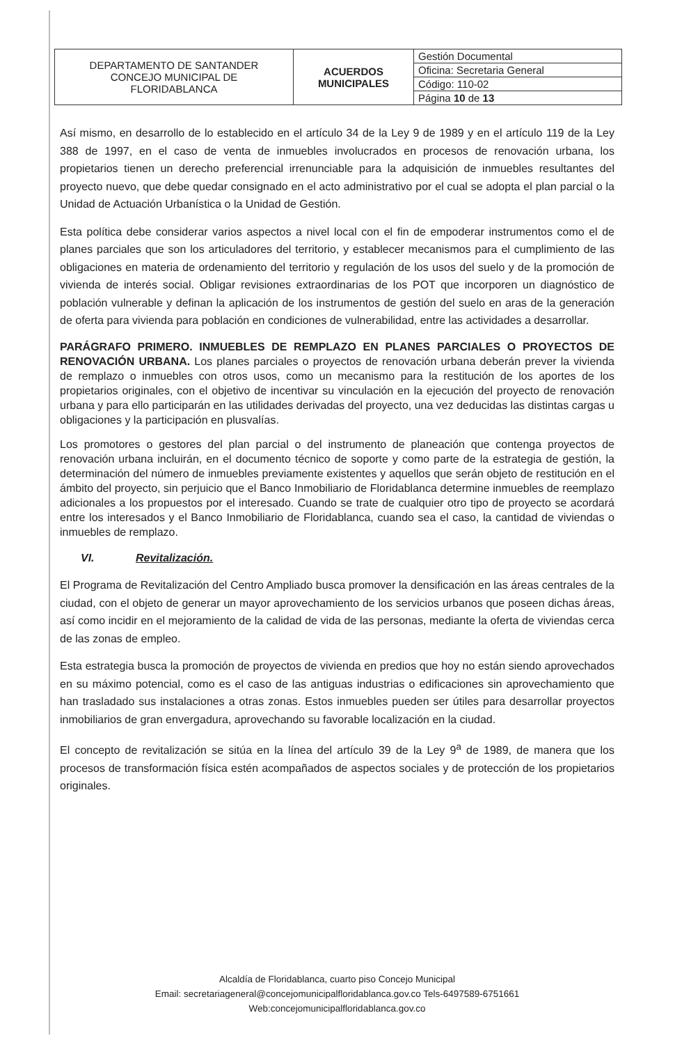| DEPARTAMENTO DE SANTANDER CONCEJO MUNICIPAL DE FLORIDABLANCA | ACUERDOS MUNICIPALES | Gestión Documental |
| | | Oficina: Secretaria General |
| | | Código: 110-02 |
| | | Página 10 de 13 |
Así mismo, en desarrollo de lo establecido en el artículo 34 de la Ley 9 de 1989 y en el artículo 119 de la Ley 388 de 1997, en el caso de venta de inmuebles involucrados en procesos de renovación urbana, los propietarios tienen un derecho preferencial irrenunciable para la adquisición de inmuebles resultantes del proyecto nuevo, que debe quedar consignado en el acto administrativo por el cual se adopta el plan parcial o la Unidad de Actuación Urbanística o la Unidad de Gestión.
Esta política debe considerar varios aspectos a nivel local con el fin de empoderar instrumentos como el de planes parciales que son los articuladores del territorio, y establecer mecanismos para el cumplimiento de las obligaciones en materia de ordenamiento del territorio y regulación de los usos del suelo y de la promoción de vivienda de interés social. Obligar revisiones extraordinarias de los POT que incorporen un diagnóstico de población vulnerable y definan la aplicación de los instrumentos de gestión del suelo en aras de la generación de oferta para vivienda para población en condiciones de vulnerabilidad, entre las actividades a desarrollar.
PARÁGRAFO PRIMERO. INMUEBLES DE REMPLAZO EN PLANES PARCIALES O PROYECTOS DE RENOVACIÓN URBANA. Los planes parciales o proyectos de renovación urbana deberán prever la vivienda de remplazo o inmuebles con otros usos, como un mecanismo para la restitución de los aportes de los propietarios originales, con el objetivo de incentivar su vinculación en la ejecución del proyecto de renovación urbana y para ello participarán en las utilidades derivadas del proyecto, una vez deducidas las distintas cargas u obligaciones y la participación en plusvalías.
Los promotores o gestores del plan parcial o del instrumento de planeación que contenga proyectos de renovación urbana incluirán, en el documento técnico de soporte y como parte de la estrategia de gestión, la determinación del número de inmuebles previamente existentes y aquellos que serán objeto de restitución en el ámbito del proyecto, sin perjuicio que el Banco Inmobiliario de Floridablanca determine inmuebles de reemplazo adicionales a los propuestos por el interesado. Cuando se trate de cualquier otro tipo de proyecto se acordará entre los interesados y el Banco Inmobiliario de Floridablanca, cuando sea el caso, la cantidad de viviendas o inmuebles de remplazo.
VI. Revitalización.
El Programa de Revitalización del Centro Ampliado busca promover la densificación en las áreas centrales de la ciudad, con el objeto de generar un mayor aprovechamiento de los servicios urbanos que poseen dichas áreas, así como incidir en el mejoramiento de la calidad de vida de las personas, mediante la oferta de viviendas cerca de las zonas de empleo.
Esta estrategia busca la promoción de proyectos de vivienda en predios que hoy no están siendo aprovechados en su máximo potencial, como es el caso de las antiguas industrias o edificaciones sin aprovechamiento que han trasladado sus instalaciones a otras zonas. Estos inmuebles pueden ser útiles para desarrollar proyectos inmobiliarios de gran envergadura, aprovechando su favorable localización en la ciudad.
El concepto de revitalización se sitúa en la línea del artículo 39 de la Ley 9<sup>a</sup> de 1989, de manera que los procesos de transformación física estén acompañados de aspectos sociales y de protección de los propietarios originales.
Alcaldía de Floridablanca, cuarto piso Concejo Municipal
Email: secretariageneral@concejomunicipalfloridablanca.gov.co Tels-6497589-6751661
Web:concejomunicipalfloridablanca.gov.co